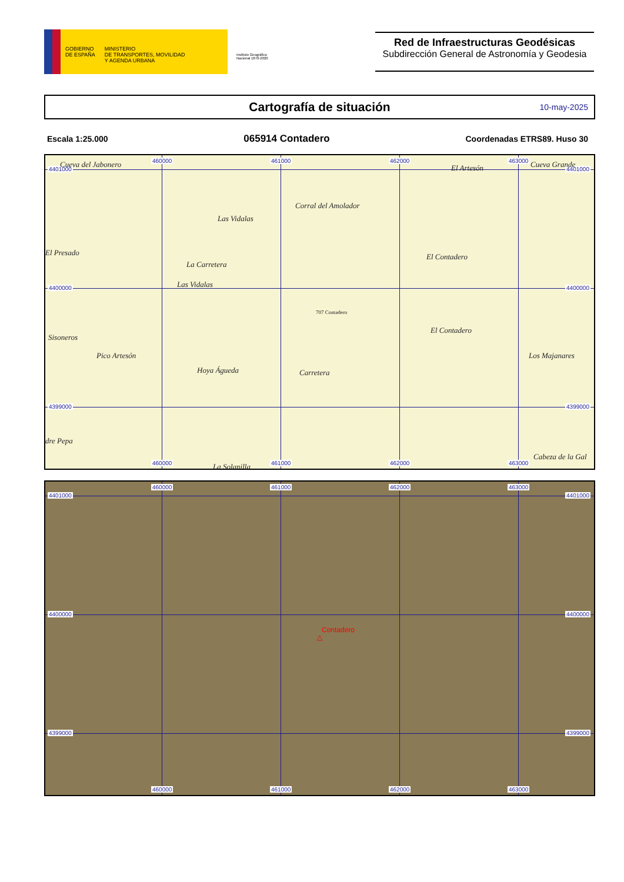GOBIERNO
DE ESPAÑA
MINISTERIO
DE TRANSPORTES, MOVILIDAD
Y AGENDA URBANA
Instituto Geográfico Nacional 1870-2020
Red de Infraestructuras Geodésicas
Subdirección General de Astronomía y Geodesia
Cartografía de situación 10-may-2025
Escala 1:25.000 065914 Contadero Coordenadas ETRS89. Huso 30
460000 461000 462000 463000
4401000 4401000
4400000 4400000
4399000 4399000
460000 461000 462000 463000
Cueva del Jabonero El Artesón Cueva Grande
Corral del Amolador
Las Vidalas
El Presado
La Carretera
El Contadero
Las Vidalas
707 Contadero
Sisoneros
El Contadero
Pico Artesón Los Majanares
Hoya Águeda Carretera
dre Pepa
Cabeza de la Gal
La Solanilla
460000 461000 462000 463000
4401000 4401000
4400000 4400000
4399000 4399000
Contadero
△
460000 461000 462000 463000